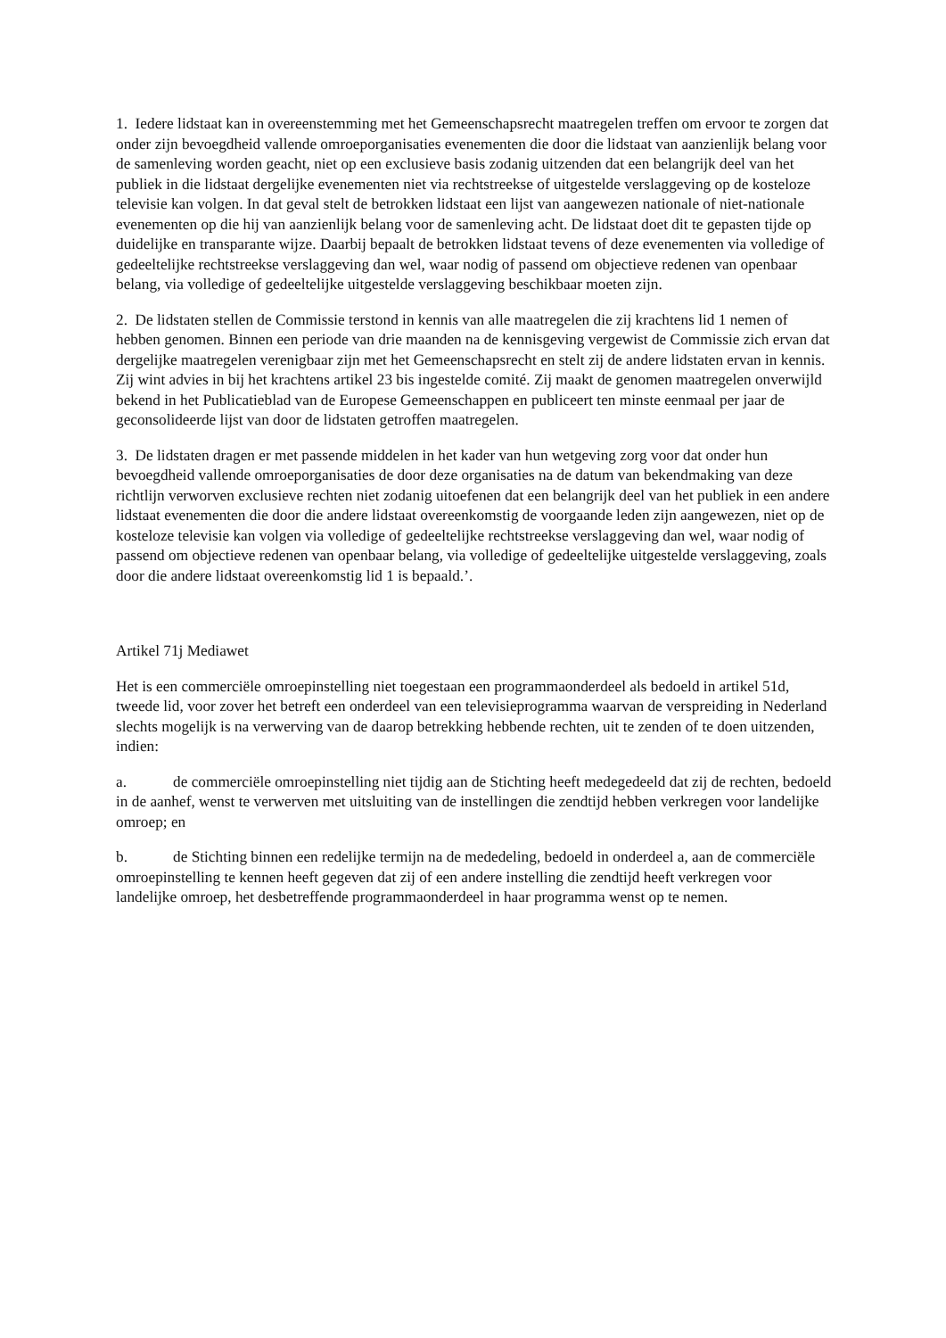1. Iedere lidstaat kan in overeenstemming met het Gemeenschapsrecht maatregelen treffen om ervoor te zorgen dat onder zijn bevoegdheid vallende omroeporganisaties evenementen die door die lidstaat van aanzienlijk belang voor de samenleving worden geacht, niet op een exclusieve basis zodanig uitzenden dat een belangrijk deel van het publiek in die lidstaat dergelijke evenementen niet via rechtstreekse of uitgestelde verslaggeving op de kosteloze televisie kan volgen. In dat geval stelt de betrokken lidstaat een lijst van aangewezen nationale of niet-nationale evenementen op die hij van aanzienlijk belang voor de samenleving acht. De lidstaat doet dit te gepasten tijde op duidelijke en transparante wijze. Daarbij bepaalt de betrokken lidstaat tevens of deze evenementen via volledige of gedeeltelijke rechtstreekse verslaggeving dan wel, waar nodig of passend om objectieve redenen van openbaar belang, via volledige of gedeeltelijke uitgestelde verslaggeving beschikbaar moeten zijn.
2. De lidstaten stellen de Commissie terstond in kennis van alle maatregelen die zij krachtens lid 1 nemen of hebben genomen. Binnen een periode van drie maanden na de kennisgeving vergewist de Commissie zich ervan dat dergelijke maatregelen verenigbaar zijn met het Gemeenschapsrecht en stelt zij de andere lidstaten ervan in kennis. Zij wint advies in bij het krachtens artikel 23 bis ingestelde comité. Zij maakt de genomen maatregelen onverwijld bekend in het Publicatieblad van de Europese Gemeenschappen en publiceert ten minste eenmaal per jaar de geconsolideerde lijst van door de lidstaten getroffen maatregelen.
3. De lidstaten dragen er met passende middelen in het kader van hun wetgeving zorg voor dat onder hun bevoegdheid vallende omroeporganisaties de door deze organisaties na de datum van bekendmaking van deze richtlijn verworven exclusieve rechten niet zodanig uitoefenen dat een belangrijk deel van het publiek in een andere lidstaat evenementen die door die andere lidstaat overeenkomstig de voorgaande leden zijn aangewezen, niet op de kosteloze televisie kan volgen via volledige of gedeeltelijke rechtstreekse verslaggeving dan wel, waar nodig of passend om objectieve redenen van openbaar belang, via volledige of gedeeltelijke uitgestelde verslaggeving, zoals door die andere lidstaat overeenkomstig lid 1 is bepaald.’.
Artikel 71j Mediawet
Het is een commerciële omroepinstelling niet toegestaan een programmaonderdeel als bedoeld in artikel 51d, tweede lid, voor zover het betreft een onderdeel van een televisieprogramma waarvan de verspreiding in Nederland slechts mogelijk is na verwerving van de daarop betrekking hebbende rechten, uit te zenden of te doen uitzenden, indien:
a. de commerciële omroepinstelling niet tijdig aan de Stichting heeft medegedeeld dat zij de rechten, bedoeld in de aanhef, wenst te verwerven met uitsluiting van de instellingen die zendtijd hebben verkregen voor landelijke omroep; en
b. de Stichting binnen een redelijke termijn na de mededeling, bedoeld in onderdeel a, aan de commerciële omroepinstelling te kennen heeft gegeven dat zij of een andere instelling die zendtijd heeft verkregen voor landelijke omroep, het desbetreffende programmaonderdeel in haar programma wenst op te nemen.